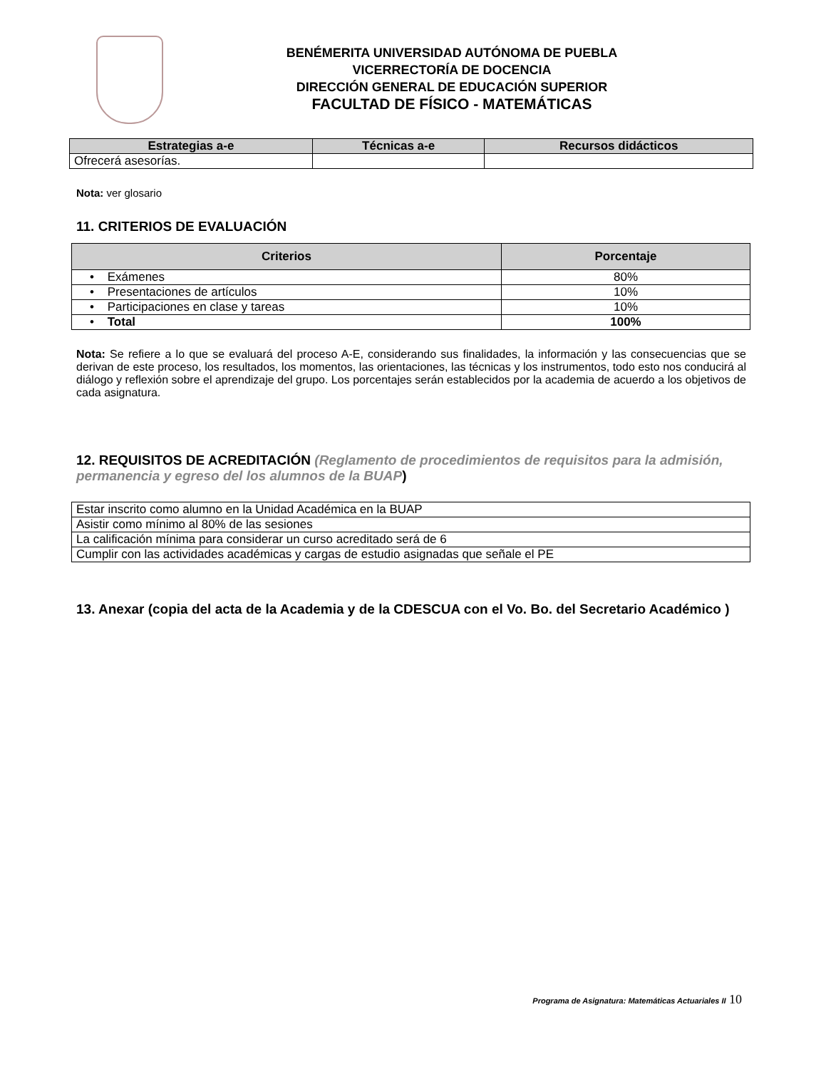BENÉMERITA UNIVERSIDAD AUTÓNOMA DE PUEBLA
VICERRECTORÍA DE DOCENCIA
DIRECCIÓN GENERAL DE EDUCACIÓN SUPERIOR
FACULTAD DE FÍSICO - MATEMÁTICAS
| Estrategias a-e | Técnicas a-e | Recursos didácticos |
| --- | --- | --- |
| Ofrecerá asesorías. | | |
Nota: ver glosario
11. CRITERIOS DE EVALUACIÓN
| Criterios | Porcentaje |
| --- | --- |
| • Exámenes | 80% |
| • Presentaciones de artículos | 10% |
| • Participaciones en clase y tareas | 10% |
| • Total | 100% |
Nota: Se refiere a lo que se evaluará del proceso A-E, considerando sus finalidades, la información y las consecuencias que se derivan de este proceso, los resultados, los momentos, las orientaciones, las técnicas y los instrumentos, todo esto nos conducirá al diálogo y reflexión sobre el aprendizaje del grupo. Los porcentajes serán establecidos por la academia de acuerdo a los objetivos de cada asignatura.
12. REQUISITOS DE ACREDITACIÓN (Reglamento de procedimientos de requisitos para la admisión, permanencia y egreso del los alumnos de la BUAP)
| Estar inscrito como alumno en la Unidad Académica en la BUAP |
| Asistir como mínimo al 80% de las sesiones |
| La calificación mínima para considerar un curso acreditado será de 6 |
| Cumplir con las actividades académicas y cargas de estudio asignadas que señale el PE |
13. Anexar (copia del acta de la Academia y de la CDESCUA con el Vo. Bo. del Secretario Académico )
Programa de Asignatura: Matemáticas Actuariales II 10